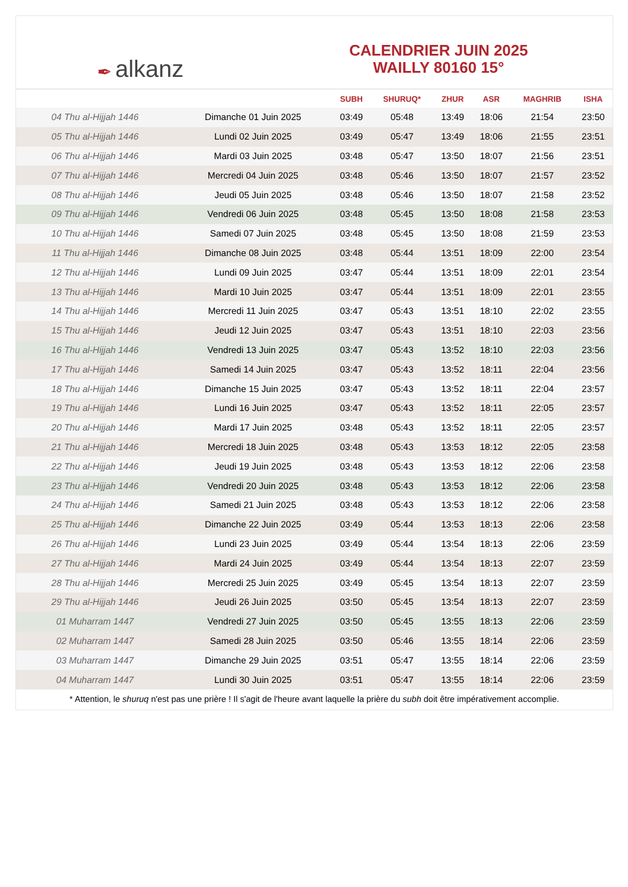✒ alkanz
CALENDRIER JUIN 2025
WAILLY 80160 15°
| | | SUBH | SHURUQ* | ZHUR | ASR | MAGHRIB | ISHA |
| --- | --- | --- | --- | --- | --- | --- | --- |
| 04 Thu al-Hijjah 1446 | Dimanche 01 Juin 2025 | 03:49 | 05:48 | 13:49 | 18:06 | 21:54 | 23:50 |
| 05 Thu al-Hijjah 1446 | Lundi 02 Juin 2025 | 03:49 | 05:47 | 13:49 | 18:06 | 21:55 | 23:51 |
| 06 Thu al-Hijjah 1446 | Mardi 03 Juin 2025 | 03:48 | 05:47 | 13:50 | 18:07 | 21:56 | 23:51 |
| 07 Thu al-Hijjah 1446 | Mercredi 04 Juin 2025 | 03:48 | 05:46 | 13:50 | 18:07 | 21:57 | 23:52 |
| 08 Thu al-Hijjah 1446 | Jeudi 05 Juin 2025 | 03:48 | 05:46 | 13:50 | 18:07 | 21:58 | 23:52 |
| 09 Thu al-Hijjah 1446 | Vendredi 06 Juin 2025 | 03:48 | 05:45 | 13:50 | 18:08 | 21:58 | 23:53 |
| 10 Thu al-Hijjah 1446 | Samedi 07 Juin 2025 | 03:48 | 05:45 | 13:50 | 18:08 | 21:59 | 23:53 |
| 11 Thu al-Hijjah 1446 | Dimanche 08 Juin 2025 | 03:48 | 05:44 | 13:51 | 18:09 | 22:00 | 23:54 |
| 12 Thu al-Hijjah 1446 | Lundi 09 Juin 2025 | 03:47 | 05:44 | 13:51 | 18:09 | 22:01 | 23:54 |
| 13 Thu al-Hijjah 1446 | Mardi 10 Juin 2025 | 03:47 | 05:44 | 13:51 | 18:09 | 22:01 | 23:55 |
| 14 Thu al-Hijjah 1446 | Mercredi 11 Juin 2025 | 03:47 | 05:43 | 13:51 | 18:10 | 22:02 | 23:55 |
| 15 Thu al-Hijjah 1446 | Jeudi 12 Juin 2025 | 03:47 | 05:43 | 13:51 | 18:10 | 22:03 | 23:56 |
| 16 Thu al-Hijjah 1446 | Vendredi 13 Juin 2025 | 03:47 | 05:43 | 13:52 | 18:10 | 22:03 | 23:56 |
| 17 Thu al-Hijjah 1446 | Samedi 14 Juin 2025 | 03:47 | 05:43 | 13:52 | 18:11 | 22:04 | 23:56 |
| 18 Thu al-Hijjah 1446 | Dimanche 15 Juin 2025 | 03:47 | 05:43 | 13:52 | 18:11 | 22:04 | 23:57 |
| 19 Thu al-Hijjah 1446 | Lundi 16 Juin 2025 | 03:47 | 05:43 | 13:52 | 18:11 | 22:05 | 23:57 |
| 20 Thu al-Hijjah 1446 | Mardi 17 Juin 2025 | 03:48 | 05:43 | 13:52 | 18:11 | 22:05 | 23:57 |
| 21 Thu al-Hijjah 1446 | Mercredi 18 Juin 2025 | 03:48 | 05:43 | 13:53 | 18:12 | 22:05 | 23:58 |
| 22 Thu al-Hijjah 1446 | Jeudi 19 Juin 2025 | 03:48 | 05:43 | 13:53 | 18:12 | 22:06 | 23:58 |
| 23 Thu al-Hijjah 1446 | Vendredi 20 Juin 2025 | 03:48 | 05:43 | 13:53 | 18:12 | 22:06 | 23:58 |
| 24 Thu al-Hijjah 1446 | Samedi 21 Juin 2025 | 03:48 | 05:43 | 13:53 | 18:12 | 22:06 | 23:58 |
| 25 Thu al-Hijjah 1446 | Dimanche 22 Juin 2025 | 03:49 | 05:44 | 13:53 | 18:13 | 22:06 | 23:58 |
| 26 Thu al-Hijjah 1446 | Lundi 23 Juin 2025 | 03:49 | 05:44 | 13:54 | 18:13 | 22:06 | 23:59 |
| 27 Thu al-Hijjah 1446 | Mardi 24 Juin 2025 | 03:49 | 05:44 | 13:54 | 18:13 | 22:07 | 23:59 |
| 28 Thu al-Hijjah 1446 | Mercredi 25 Juin 2025 | 03:49 | 05:45 | 13:54 | 18:13 | 22:07 | 23:59 |
| 29 Thu al-Hijjah 1446 | Jeudi 26 Juin 2025 | 03:50 | 05:45 | 13:54 | 18:13 | 22:07 | 23:59 |
| 01 Muharram 1447 | Vendredi 27 Juin 2025 | 03:50 | 05:45 | 13:55 | 18:13 | 22:06 | 23:59 |
| 02 Muharram 1447 | Samedi 28 Juin 2025 | 03:50 | 05:46 | 13:55 | 18:14 | 22:06 | 23:59 |
| 03 Muharram 1447 | Dimanche 29 Juin 2025 | 03:51 | 05:47 | 13:55 | 18:14 | 22:06 | 23:59 |
| 04 Muharram 1447 | Lundi 30 Juin 2025 | 03:51 | 05:47 | 13:55 | 18:14 | 22:06 | 23:59 |
* Attention, le shuruq n'est pas une prière ! Il s'agit de l'heure avant laquelle la prière du subh doit être impérativement accomplie.